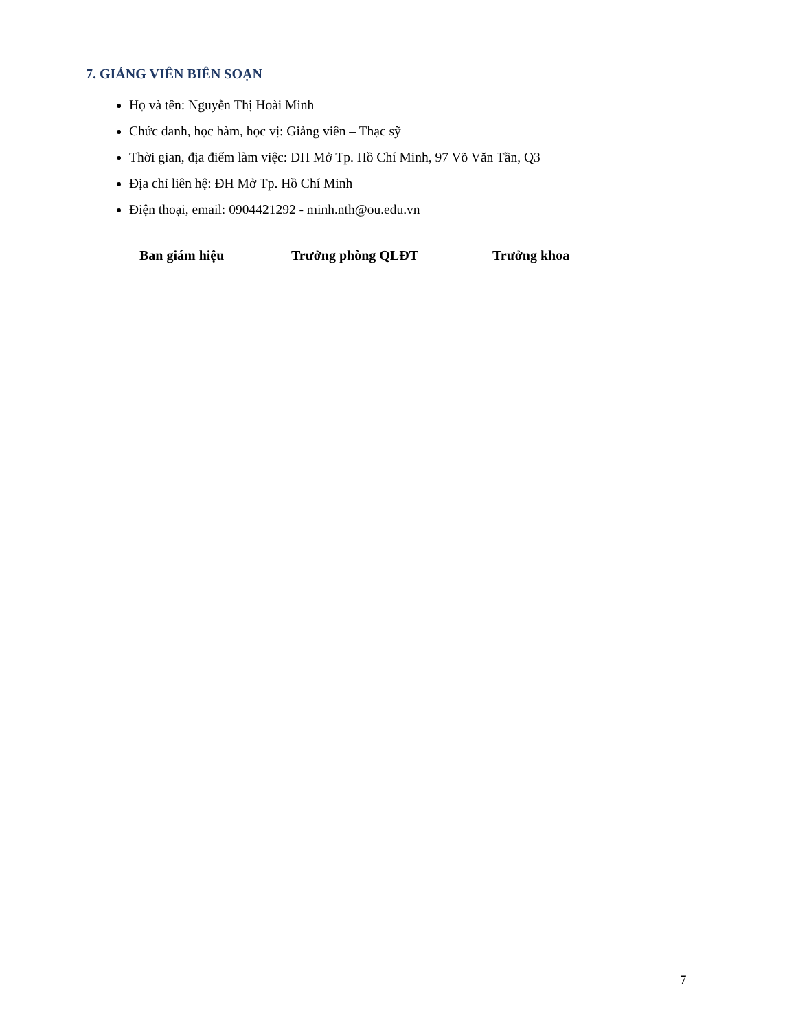7. GIẢNG VIÊN BIÊN SOẠN
Họ và tên: Nguyễn Thị Hoài Minh
Chức danh, học hàm, học vị: Giảng viên – Thạc sỹ
Thời gian, địa điểm làm việc: ĐH Mở Tp. Hồ Chí Minh, 97 Võ Văn Tần, Q3
Địa chỉ liên hệ: ĐH Mở Tp. Hồ Chí Minh
Điện thoại, email: 0904421292 - minh.nth@ou.edu.vn
Ban giám hiệu Trưởng phòng QLĐT Trưởng khoa
7